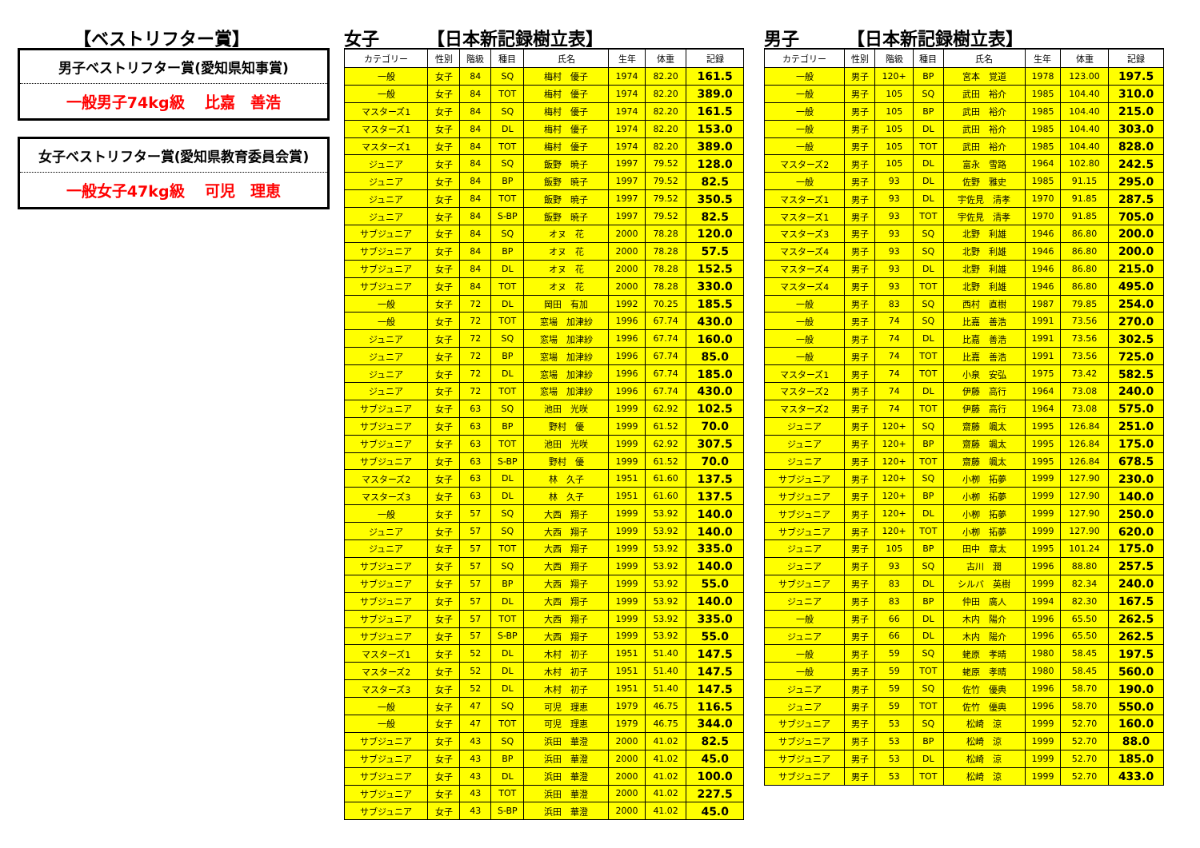【ベストリフター賞】
男子ベストリフター賞(愛知県知事賞)
一般男子74kg級　 比嘉　善浩
女子ベストリフター賞(愛知県教育委員会賞)
一般女子47kg級　 可児　理恵
女子 【日本新記録樹立表】
| カテゴリー | 性別 | 階級 | 種目 | 氏名 | 生年 | 体重 | 記録 |
| --- | --- | --- | --- | --- | --- | --- | --- |
| 一般 | 女子 | 84 | SQ | 梅村 優子 | 1974 | 82.20 | 161.5 |
| 一般 | 女子 | 84 | TOT | 梅村 優子 | 1974 | 82.20 | 389.0 |
| マスターズ1 | 女子 | 84 | SQ | 梅村 優子 | 1974 | 82.20 | 161.5 |
| マスターズ1 | 女子 | 84 | DL | 梅村 優子 | 1974 | 82.20 | 153.0 |
| マスターズ1 | 女子 | 84 | TOT | 梅村 優子 | 1974 | 82.20 | 389.0 |
| ジュニア | 女子 | 84 | SQ | 飯野 暁子 | 1997 | 79.52 | 128.0 |
| ジュニア | 女子 | 84 | BP | 飯野 暁子 | 1997 | 79.52 | 82.5 |
| ジュニア | 女子 | 84 | TOT | 飯野 暁子 | 1997 | 79.52 | 350.5 |
| ジュニア | 女子 | 84 | S-BP | 飯野 暁子 | 1997 | 79.52 | 82.5 |
| サブジュニア | 女子 | 84 | SQ | オヌ 花 | 2000 | 78.28 | 120.0 |
| サブジュニア | 女子 | 84 | BP | オヌ 花 | 2000 | 78.28 | 57.5 |
| サブジュニア | 女子 | 84 | DL | オヌ 花 | 2000 | 78.28 | 152.5 |
| サブジュニア | 女子 | 84 | TOT | オヌ 花 | 2000 | 78.28 | 330.0 |
| 一般 | 女子 | 72 | DL | 岡田 有加 | 1992 | 70.25 | 185.5 |
| 一般 | 女子 | 72 | TOT | 窓場 加津紗 | 1996 | 67.74 | 430.0 |
| ジュニア | 女子 | 72 | SQ | 窓場 加津紗 | 1996 | 67.74 | 160.0 |
| ジュニア | 女子 | 72 | BP | 窓場 加津紗 | 1996 | 67.74 | 85.0 |
| ジュニア | 女子 | 72 | DL | 窓場 加津紗 | 1996 | 67.74 | 185.0 |
| ジュニア | 女子 | 72 | TOT | 窓場 加津紗 | 1996 | 67.74 | 430.0 |
| サブジュニア | 女子 | 63 | SQ | 池田 光咲 | 1999 | 62.92 | 102.5 |
| サブジュニア | 女子 | 63 | BP | 野村 優 | 1999 | 61.52 | 70.0 |
| サブジュニア | 女子 | 63 | TOT | 池田 光咲 | 1999 | 62.92 | 307.5 |
| サブジュニア | 女子 | 63 | S-BP | 野村 優 | 1999 | 61.52 | 70.0 |
| マスターズ2 | 女子 | 63 | DL | 林 久子 | 1951 | 61.60 | 137.5 |
| マスターズ3 | 女子 | 63 | DL | 林 久子 | 1951 | 61.60 | 137.5 |
| 一般 | 女子 | 57 | SQ | 大西 翔子 | 1999 | 53.92 | 140.0 |
| ジュニア | 女子 | 57 | SQ | 大西 翔子 | 1999 | 53.92 | 140.0 |
| ジュニア | 女子 | 57 | TOT | 大西 翔子 | 1999 | 53.92 | 335.0 |
| サブジュニア | 女子 | 57 | SQ | 大西 翔子 | 1999 | 53.92 | 140.0 |
| サブジュニア | 女子 | 57 | BP | 大西 翔子 | 1999 | 53.92 | 55.0 |
| サブジュニア | 女子 | 57 | DL | 大西 翔子 | 1999 | 53.92 | 140.0 |
| サブジュニア | 女子 | 57 | TOT | 大西 翔子 | 1999 | 53.92 | 335.0 |
| サブジュニア | 女子 | 57 | S-BP | 大西 翔子 | 1999 | 53.92 | 55.0 |
| マスターズ1 | 女子 | 52 | DL | 木村 初子 | 1951 | 51.40 | 147.5 |
| マスターズ2 | 女子 | 52 | DL | 木村 初子 | 1951 | 51.40 | 147.5 |
| マスターズ3 | 女子 | 52 | DL | 木村 初子 | 1951 | 51.40 | 147.5 |
| 一般 | 女子 | 47 | SQ | 可児 理恵 | 1979 | 46.75 | 116.5 |
| 一般 | 女子 | 47 | TOT | 可児 理恵 | 1979 | 46.75 | 344.0 |
| サブジュニア | 女子 | 43 | SQ | 浜田 華澄 | 2000 | 41.02 | 82.5 |
| サブジュニア | 女子 | 43 | BP | 浜田 華澄 | 2000 | 41.02 | 45.0 |
| サブジュニア | 女子 | 43 | DL | 浜田 華澄 | 2000 | 41.02 | 100.0 |
| サブジュニア | 女子 | 43 | TOT | 浜田 華澄 | 2000 | 41.02 | 227.5 |
| サブジュニア | 女子 | 43 | S-BP | 浜田 華澄 | 2000 | 41.02 | 45.0 |
男子 【日本新記録樹立表】
| カテゴリー | 性別 | 階級 | 種目 | 氏名 | 生年 | 体重 | 記録 |
| --- | --- | --- | --- | --- | --- | --- | --- |
| 一般 | 男子 | 120+ | BP | 宮本 覚道 | 1978 | 123.00 | 197.5 |
| 一般 | 男子 | 105 | SQ | 武田 裕介 | 1985 | 104.40 | 310.0 |
| 一般 | 男子 | 105 | BP | 武田 裕介 | 1985 | 104.40 | 215.0 |
| 一般 | 男子 | 105 | DL | 武田 裕介 | 1985 | 104.40 | 303.0 |
| 一般 | 男子 | 105 | TOT | 武田 裕介 | 1985 | 104.40 | 828.0 |
| マスターズ2 | 男子 | 105 | DL | 富永 雪路 | 1964 | 102.80 | 242.5 |
| 一般 | 男子 | 93 | DL | 佐野 雅史 | 1985 | 91.15 | 295.0 |
| マスターズ1 | 男子 | 93 | DL | 宇佐見 清孝 | 1970 | 91.85 | 287.5 |
| マスターズ1 | 男子 | 93 | TOT | 宇佐見 清孝 | 1970 | 91.85 | 705.0 |
| マスターズ3 | 男子 | 93 | SQ | 北野 利雄 | 1946 | 86.80 | 200.0 |
| マスターズ4 | 男子 | 93 | SQ | 北野 利雄 | 1946 | 86.80 | 200.0 |
| マスターズ4 | 男子 | 93 | DL | 北野 利雄 | 1946 | 86.80 | 215.0 |
| マスターズ4 | 男子 | 93 | TOT | 北野 利雄 | 1946 | 86.80 | 495.0 |
| 一般 | 男子 | 83 | SQ | 西村 直樹 | 1987 | 79.85 | 254.0 |
| 一般 | 男子 | 74 | SQ | 比嘉 善浩 | 1991 | 73.56 | 270.0 |
| 一般 | 男子 | 74 | DL | 比嘉 善浩 | 1991 | 73.56 | 302.5 |
| 一般 | 男子 | 74 | TOT | 比嘉 善浩 | 1991 | 73.56 | 725.0 |
| マスターズ1 | 男子 | 74 | TOT | 小泉 安弘 | 1975 | 73.42 | 582.5 |
| マスターズ2 | 男子 | 74 | DL | 伊藤 高行 | 1964 | 73.08 | 240.0 |
| マスターズ2 | 男子 | 74 | TOT | 伊藤 高行 | 1964 | 73.08 | 575.0 |
| ジュニア | 男子 | 120+ | SQ | 齋藤 颯太 | 1995 | 126.84 | 251.0 |
| ジュニア | 男子 | 120+ | BP | 齋藤 颯太 | 1995 | 126.84 | 175.0 |
| ジュニア | 男子 | 120+ | TOT | 齋藤 颯太 | 1995 | 126.84 | 678.5 |
| サブジュニア | 男子 | 120+ | SQ | 小栁 拓夢 | 1999 | 127.90 | 230.0 |
| サブジュニア | 男子 | 120+ | BP | 小栁 拓夢 | 1999 | 127.90 | 140.0 |
| サブジュニア | 男子 | 120+ | DL | 小栁 拓夢 | 1999 | 127.90 | 250.0 |
| サブジュニア | 男子 | 120+ | TOT | 小栁 拓夢 | 1999 | 127.90 | 620.0 |
| ジュニア | 男子 | 105 | BP | 田中 章太 | 1995 | 101.24 | 175.0 |
| ジュニア | 男子 | 93 | SQ | 古川 潤 | 1996 | 88.80 | 257.5 |
| サブジュニア | 男子 | 83 | DL | シルバ 英樹 | 1999 | 82.34 | 240.0 |
| ジュニア | 男子 | 83 | BP | 仲田 廣人 | 1994 | 82.30 | 167.5 |
| 一般 | 男子 | 66 | DL | 木内 陽介 | 1996 | 65.50 | 262.5 |
| ジュニア | 男子 | 66 | DL | 木内 陽介 | 1996 | 65.50 | 262.5 |
| 一般 | 男子 | 59 | SQ | 蛯原 孝晴 | 1980 | 58.45 | 197.5 |
| 一般 | 男子 | 59 | TOT | 蛯原 孝晴 | 1980 | 58.45 | 560.0 |
| ジュニア | 男子 | 59 | SQ | 佐竹 優典 | 1996 | 58.70 | 190.0 |
| ジュニア | 男子 | 59 | TOT | 佐竹 優典 | 1996 | 58.70 | 550.0 |
| サブジュニア | 男子 | 53 | SQ | 松崎 涼 | 1999 | 52.70 | 160.0 |
| サブジュニア | 男子 | 53 | BP | 松崎 涼 | 1999 | 52.70 | 88.0 |
| サブジュニア | 男子 | 53 | DL | 松崎 涼 | 1999 | 52.70 | 185.0 |
| サブジュニア | 男子 | 53 | TOT | 松崎 涼 | 1999 | 52.70 | 433.0 |